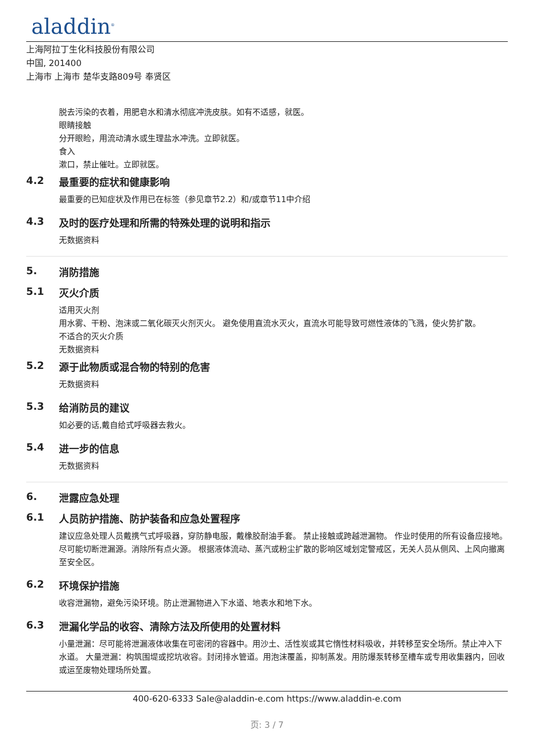aladdin<sup>®</sup>
上海阿拉丁生化科技股份有限公司
中国, 201400
上海市 上海市 楚华支路809号 奉贤区
脱去污染的衣着，用肥皂水和清水彻底冲洗皮肤。如有不适感，就医。
眼睛接触
分开眼睑，用流动清水或生理盐水冲洗。立即就医。
食入
漱口，禁止催吐。立即就医。
4.2 最重要的症状和健康影响
最重要的已知症状及作用已在标签（参见章节2.2）和/或章节11中介绍
4.3 及时的医疗处理和所需的特殊处理的说明和指示
无数据资料
5. 消防措施
5.1 灭火介质
适用灭火剂
用水雾、干粉、泡沫或二氧化碳灭火剂灭火。 避免使用直流水灭火，直流水可能导致可燃性液体的飞溅，使火势扩散。
不适合的灭火介质
无数据资料
5.2 源于此物质或混合物的特别的危害
无数据资料
5.3 给消防员的建议
如必要的话,戴自给式呼吸器去救火。
5.4 进一步的信息
无数据资料
6. 泄露应急处理
6.1 人员防护措施、防护装备和应急处置程序
建议应急处理人员戴携气式呼吸器，穿防静电服，戴橡胶耐油手套。 禁止接触或跨越泄漏物。 作业时使用的所有设备应接地。 尽可能切断泄漏源。消除所有点火源。 根据液体流动、蒸汽或粉尘扩散的影响区域划定警戒区，无关人员从侧风、上风向撤离至安全区。
6.2 环境保护措施
收容泄漏物，避免污染环境。防止泄漏物进入下水道、地表水和地下水。
6.3 泄漏化学品的收容、清除方法及所使用的处置材料
小量泄漏：尽可能将泄漏液体收集在可密闭的容器中。用沙土、活性炭或其它惰性材料吸收，并转移至安全场所。禁止冲入下水道。 大量泄漏：构筑围堤或挖坑收容。封闭排水管道。用泡沫覆盖，抑制蒸发。用防爆泵转移至槽车或专用收集器内，回收或运至废物处理场所处置。
400-620-6333 Sale@aladdin-e.com https://www.aladdin-e.com
页: 3 / 7